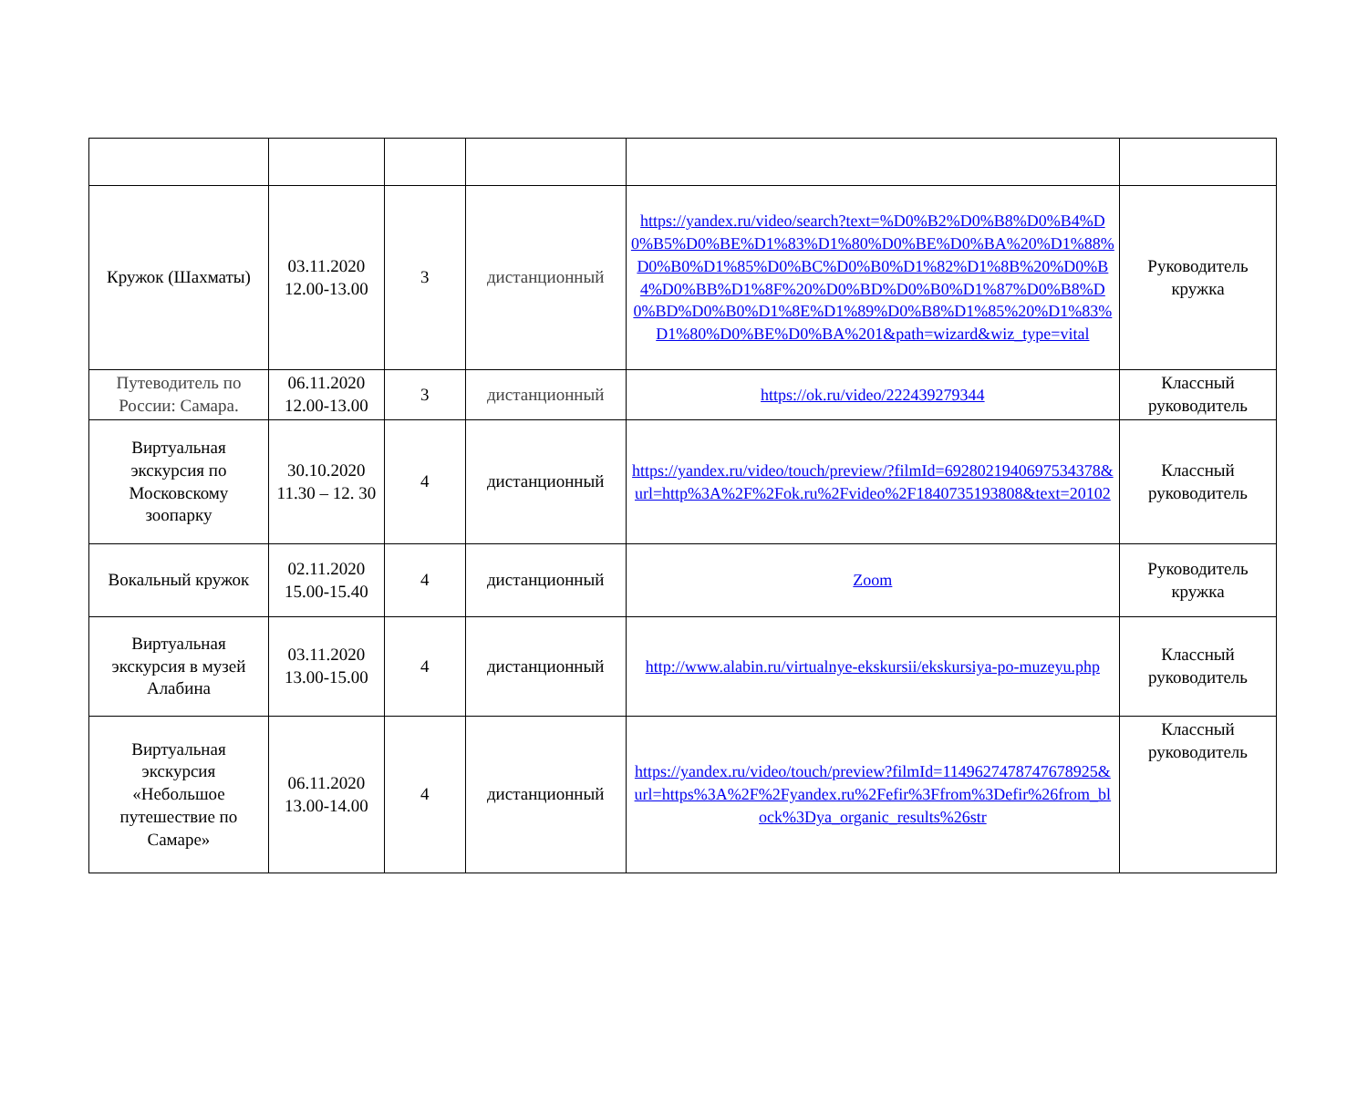| Кружок (Шахматы) | 03.11.2020 12.00-13.00 | 3 | дистанционный | https://yandex.ru/video/search?text=%D0%B2%D0%B8%D0%B4%D0%B5%D0%BE%D1%83%D1%80%D0%BE%D0%BA%20%D1%88%D0%B0%D1%85%D0%BC%D0%B0%D1%82%D1%8B%20%D0%B4%D0%BB%D1%8F%20%D0%BD%D0%B0%D1%87%D0%B8%D0%BD%D0%B0%D1%8E%D1%89%D0%B8%D1%85%20%D1%83%D1%80%D0%BE%D0%BA%201&path=wizard&wiz_type=vital | Руководитель кружка |
| Путеводитель по России: Самара. | 06.11.2020 12.00-13.00 | 3 | дистанционный | https://ok.ru/video/222439279344 | Классный руководитель |
| Виртуальная экскурсия по Московскому зоопарку | 30.10.2020 11.30 – 12. 30 | 4 | дистанционный | https://yandex.ru/video/touch/preview/?filmId=6928021940697534378&url=http%3A%2F%2Fok.ru%2Fvideo%2F1840735193808&text=20102 | Классный руководитель |
| Вокальный кружок | 02.11.2020 15.00-15.40 | 4 | дистанционный | Zoom | Руководитель кружка |
| Виртуальная экскурсия в музей Алабина | 03.11.2020 13.00-15.00 | 4 | дистанционный | http://www.alabin.ru/virtualnye-ekskursii/ekskursiya-po-muzeyu.php | Классный руководитель |
| Виртуальная экскурсия «Небольшое путешествие по Самаре» | 06.11.2020 13.00-14.00 | 4 | дистанционный | https://yandex.ru/video/touch/preview?filmId=1149627478747678925&url=https%3A%2F%2Fyandex.ru%2Fefir%3Ffrom%3Defir%26from_block%3Dya_organic_results%26str | Классный руководитель |